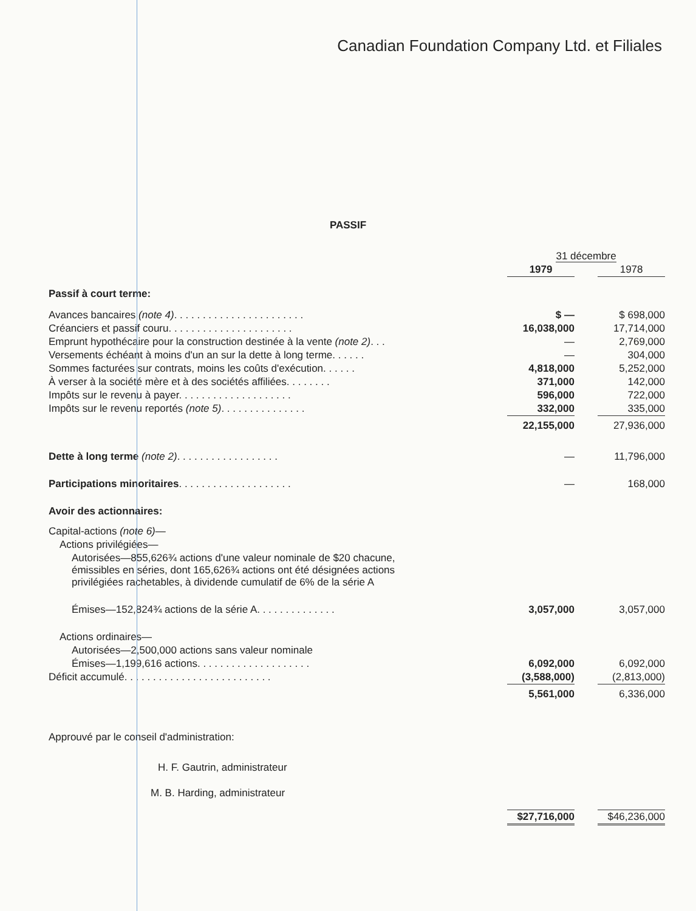Canadian Foundation Company Ltd. et Filiales
PASSIF
| | | 31 décembre | | |
| | | 1979 | | 1978 |
| Passif à court terme: | | | | |
| Avances bancaires (note 4) . . . . . . . . . . . . . . . . . . . . . . . | | $ — | | $ 698,000 |
| Créanciers et passif couru. . . . . . . . . . . . . . . . . . . . . . | | 16,038,000 | | 17,714,000 |
| Emprunt hypothécaire pour la construction destinée à la vente (note 2) . . . | | — | | 2,769,000 |
| Versements échéant à moins d'un an sur la dette à long terme. . . . . . | | — | | 304,000 |
| Sommes facturées sur contrats, moins les coûts d'exécution. . . . . . | | 4,818,000 | | 5,252,000 |
| À verser à la société mère et à des sociétés affiliées. . . . . . . . | | 371,000 | | 142,000 |
| Impôts sur le revenu à payer. . . . . . . . . . . . . . . . . . . . | | 596,000 | | 722,000 |
| Impôts sur le revenu reportés (note 5) . . . . . . . . . . . . . . . | | 332,000 | | 335,000 |
| | | 22,155,000 | | 27,936,000 |
| Dette à long terme (note 2) . . . . . . . . . . . . . . . . . . | | — | | 11,796,000 |
| Participations minoritaires . . . . . . . . . . . . . . . . . . . . | | — | | 168,000 |
| Avoir des actionnaires: | | | | |
| Capital-actions (note 6) — | | | | |
| Actions privilégiées— | | | | |
| Autorisées—855,626¾ actions d'une valeur nominale de $20 chacune, émissibles en séries, dont 165,626¾ actions ont été désignées actions privilégiées rachetables, à dividende cumulatif de 6% de la série A | | | | |
| Émises—152,824¾ actions de la série A. . . . . . . . . . . . . . | | 3,057,000 | | 3,057,000 |
| Actions ordinaires— | | | | |
| Autorisées—2,500,000 actions sans valeur nominale | | | | |
| Émises—1,199,616 actions. . . . . . . . . . . . . . . . . . . . | | 6,092,000 | | 6,092,000 |
| Déficit accumulé. . . . . . . . . . . . . . . . . . . . . . . . . . | | (3,588,000) | | (2,813,000) |
| | | 5,561,000 | | 6,336,000 |
Approuvé par le conseil d'administration:
H. F. Gautrin, administrateur
M. B. Harding, administrateur
| | | $27,716,000 | | $46,236,000 |